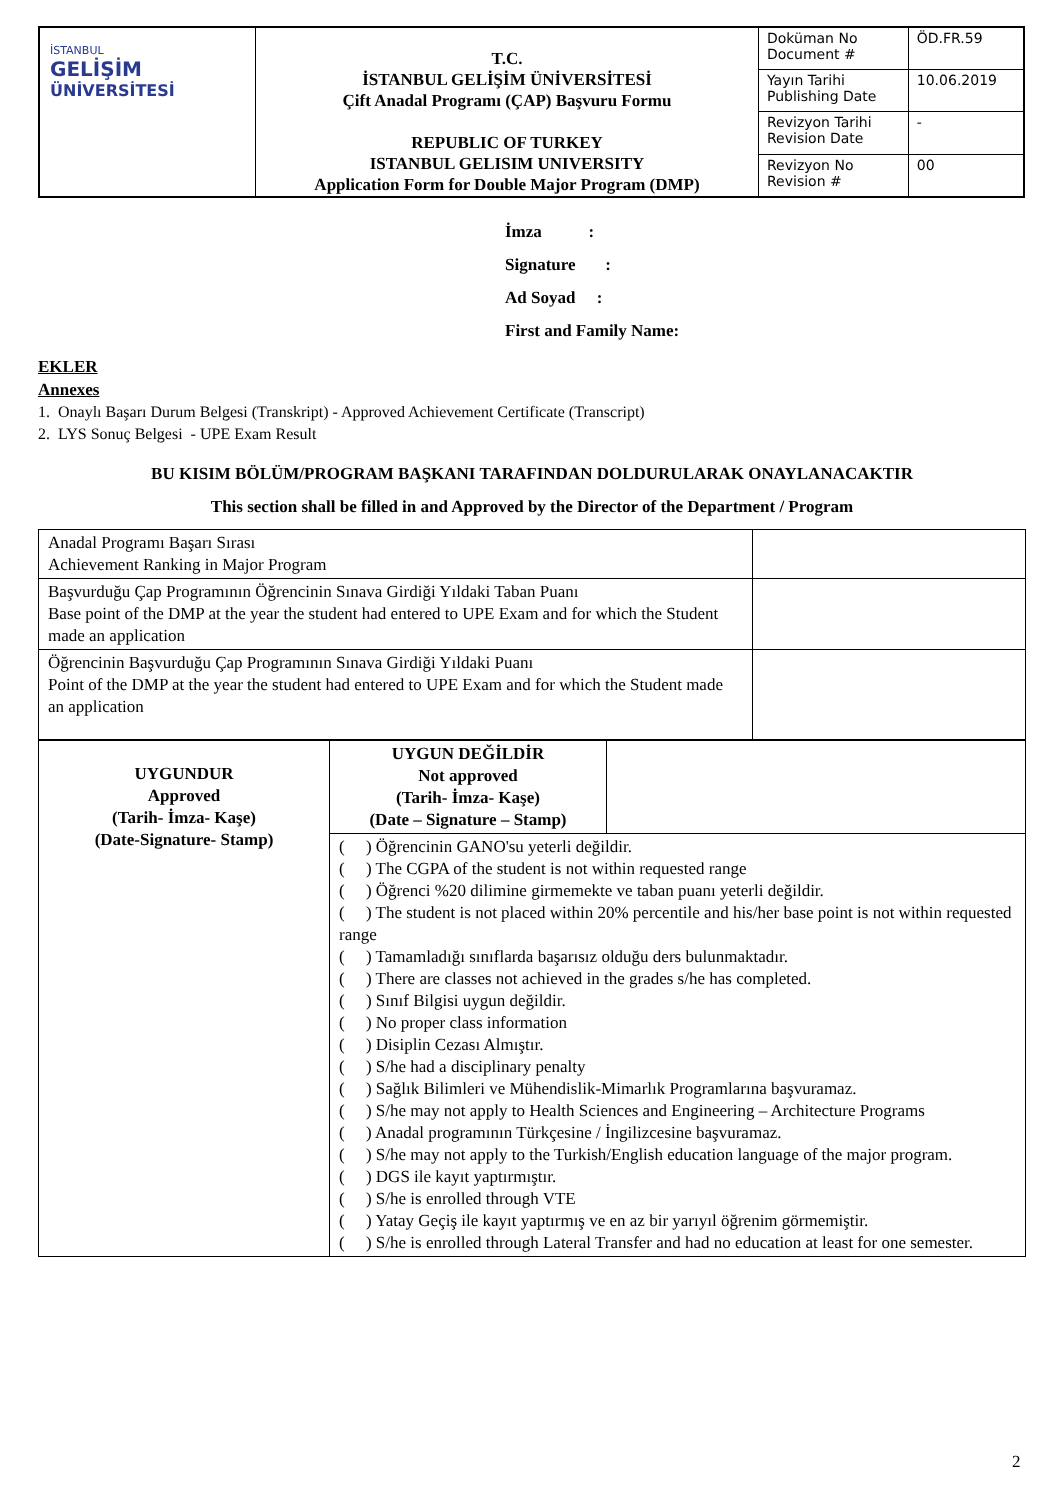| İSTANBUL GELİŞİM ÜNİVERSİTESİ | T.C. İSTANBUL GELİŞİM ÜNİVERSİTESİ Çift Anadal Programı (ÇAP) Başvuru Formu REPUBLIC OF TURKEY ISTANBUL GELISIM UNIVERSITY Application Form for Double Major Program (DMP) | Doküman No Document # | ÖD.FR.59 |
| | | Yayın Tarihi Publishing Date | 10.06.2019 |
| | | Revizyon Tarihi Revision Date | - |
| | | Revizyon No Revision # | 00 |
İmza :
Signature :
Ad Soyad :
First and Family Name:
EKLER
Annexes
1. Onaylı Başarı Durum Belgesi (Transkript) - Approved Achievement Certificate (Transcript)
2. LYS Sonuç Belgesi - UPE Exam Result
BU KISIM BÖLÜM/PROGRAM BAŞKANI TARAFINDAN DOLDURULARAK ONAYLANACAKTIR
This section shall be filled in and Approved by the Director of the Department / Program
| Anadal Programı Başarı Sırası Achievement Ranking in Major Program | |
| Başvurduğu Çap Programının Öğrencinin Sınava Girdiği Yıldaki Taban Puanı Base point of the DMP at the year the student had entered to UPE Exam and for which the Student made an application | |
| Öğrencinin Başvurduğu Çap Programının Sınava Girdiği Yıldaki Puanı Point of the DMP at the year the student had entered to UPE Exam and for which the Student made an application | |
| UYGUNDUR Approved (Tarih- İmza- Kaşe) (Date-Signature- Stamp) | UYGUN DEĞİLDİR Not approved (Tarih- İmza- Kaşe) (Date – Signature – Stamp) | |
| | ( ) Öğrencinin GANO'su yeterli değildir. ( ) The CGPA of the student is not within requested range ( ) Öğrenci %20 dilimine girmemekte ve taban puanı yeterli değildir. ( ) The student is not placed within 20% percentile and his/her base point is not within requested range ( ) Tamamladığı sınıflarda başarısız olduğu ders bulunmaktadır. ( ) There are classes not achieved in the grades s/he has completed. ( ) Sınıf Bilgisi uygun değildir. ( ) No proper class information ( ) Disiplin Cezası Almıştır. ( ) S/he had a disciplinary penalty ( ) Sağlık Bilimleri ve Mühendislik-Mimarlık Programlarına başvuramaz. ( ) S/he may not apply to Health Sciences and Engineering – Architecture Programs ( ) Anadal programının Türkçesine / İngilizcesine başvuramaz. ( ) S/he may not apply to the Turkish/English education language of the major program. ( ) DGS ile kayıt yaptırmıştır. ( ) S/he is enrolled through VTE ( ) Yatay Geçiş ile kayıt yaptırmış ve en az bir yarıyıl öğrenim görmemiştir. ( ) S/he is enrolled through Lateral Transfer and had no education at least for one semester. | |
2